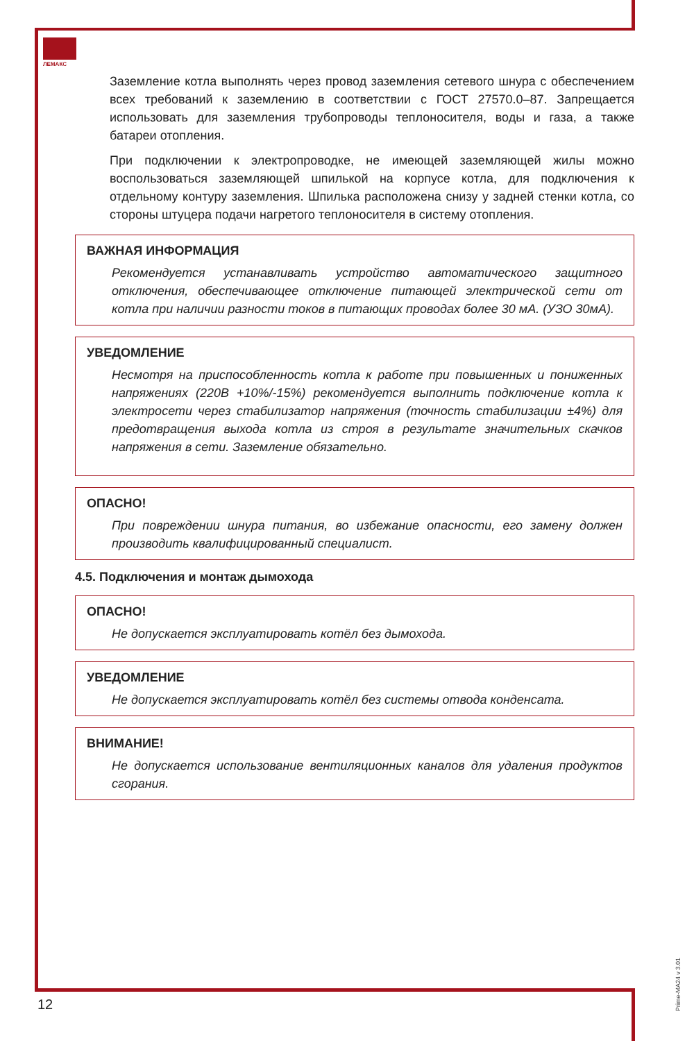ЛЕМАКС
Заземление котла выполнять через провод заземления сетевого шнура с обеспечением всех требований к заземлению в соответствии с ГОСТ 27570.0–87. Запрещается использовать для заземления трубопроводы теплоносителя, воды и газа, а также батареи отопления.
При подключении к электропроводке, не имеющей заземляющей жилы можно воспользоваться заземляющей шпилькой на корпусе котла, для подключения к отдельному контуру заземления. Шпилька расположена снизу у задней стенки котла, со стороны штуцера подачи нагретого теплоносителя в систему отопления.
ВАЖНАЯ ИНФОРМАЦИЯ
Рекомендуется устанавливать устройство автоматического защитного отключения, обеспечивающее отключение питающей электрической сети от котла при наличии разности токов в питающих проводах более 30 мА. (УЗО 30мА).
УВЕДОМЛЕНИЕ
Несмотря на приспособленность котла к работе при повышенных и пониженных напряжениях (220В +10%/-15%) рекомендуется выполнить подключение котла к электросети через стабилизатор напряжения (точность стабилизации ±4%) для предотвращения выхода котла из строя в результате значительных скачков напряжения в сети. Заземление обязательно.
ОПАСНО!
При повреждении шнура питания, во избежание опасности, его замену должен производить квалифицированный специалист.
4.5. Подключения и монтаж дымохода
ОПАСНО!
Не допускается эксплуатировать котёл без дымохода.
УВЕДОМЛЕНИЕ
Не допускается эксплуатировать котёл без системы отвода конденсата.
ВНИМАНИЕ!
Не допускается использование вентиляционных каналов для удаления продуктов сгорания.
12
Prime-MA24 v 3.01